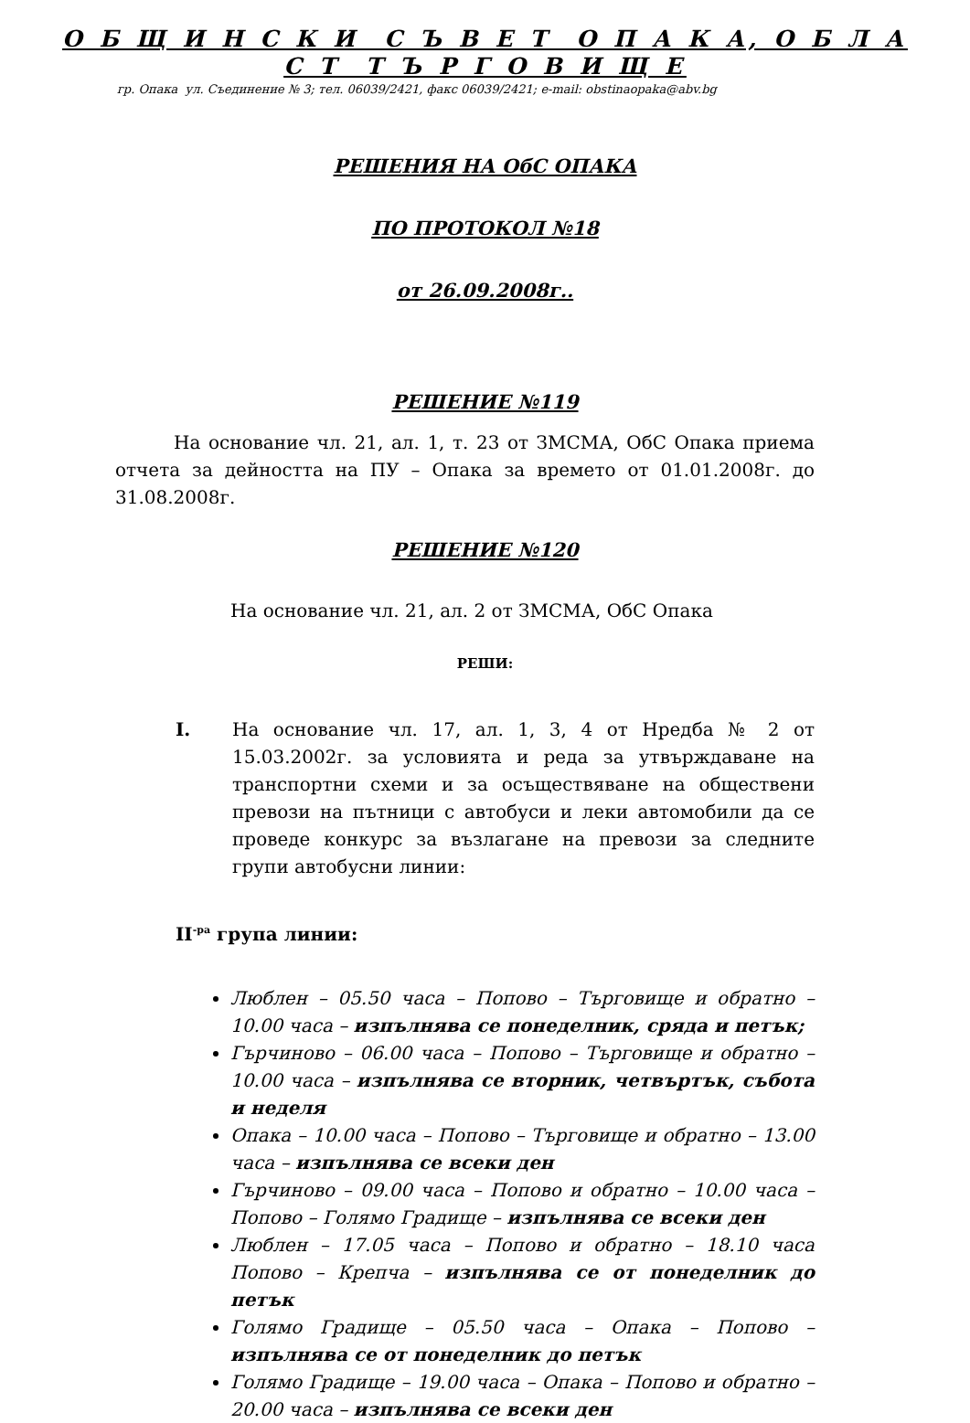О Б Щ И Н С К И С Ъ В Е Т О П А К А, О Б Л А С Т Т Ъ Р Г О В И Щ Е
гр. Опака ул. Съединение № 3; тел. 06039/2421, факс 06039/2421; e-mail: obstinaopaka@abv.bg
РЕШЕНИЯ НА ОбС ОПАКА
ПО ПРОТОКОЛ №18
от 26.09.2008г..
РЕШЕНИЕ №119
На основание чл. 21, ал. 1, т. 23 от ЗМСМА, ОбС Опака приема отчета за дейността на ПУ – Опака за времето от 01.01.2008г. до 31.08.2008г.
РЕШЕНИЕ №120
На основание чл. 21, ал. 2 от ЗМСМА, ОбС Опака
РЕШИ:
I. На основание чл. 17, ал. 1, 3, 4 от Нредба № 2 от 15.03.2002г. за условията и реда за утвърждаване на транспортни схеми и за осъществяване на обществени превози на пътници с автобуси и леки автомобили да се проведе конкурс за възлагане на превози за следните групи автобусни линии:
II<sup>-ра</sup> група линии:
Люблен – 05.50 часа – Попово – Търговище и обратно – 10.00 часа – изпълнява се понеделник, сряда и петък;
Гърчиново – 06.00 часа – Попово – Търговище и обратно – 10.00 часа – изпълнява се вторник, четвъртък, събота и неделя
Опака – 10.00 часа – Попово – Търговище и обратно – 13.00 часа – изпълнява се всеки ден
Гърчиново – 09.00 часа – Попово и обратно – 10.00 часа – Попово – Голямо Градище – изпълнява се всеки ден
Люблен – 17.05 часа – Попово и обратно – 18.10 часа Попово – Крепча – изпълнява се от понеделник до петък
Голямо Градище – 05.50 часа – Опака – Попово – изпълнява се от понеделник до петък
Голямо Градище – 19.00 часа – Опака – Попово и обратно – 20.00 часа – изпълнява се всеки ден